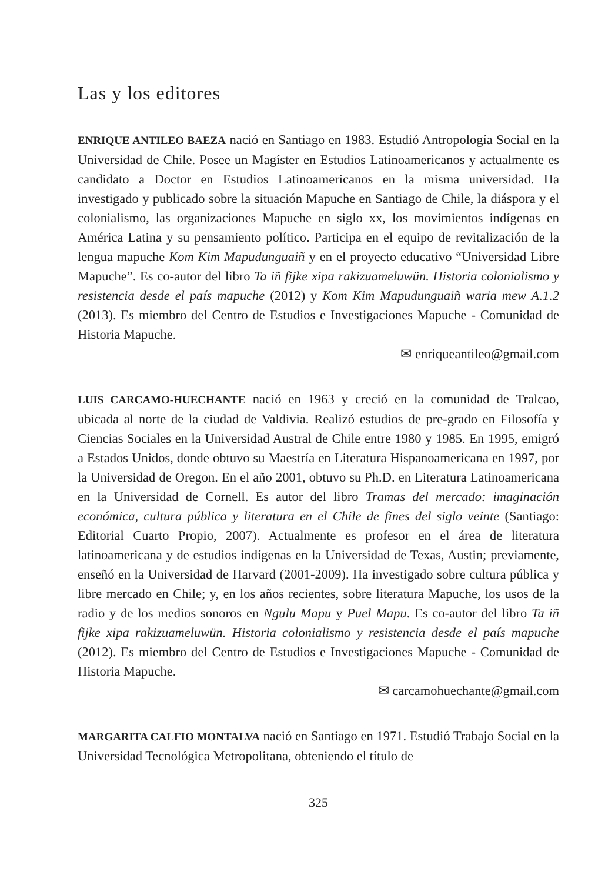Las y los editores
ENRIQUE ANTILEO BAEZA nació en Santiago en 1983. Estudió Antropología Social en la Universidad de Chile. Posee un Magíster en Estudios Latinoamericanos y actualmente es candidato a Doctor en Estudios Latinoamericanos en la misma universidad. Ha investigado y publicado sobre la situación Mapuche en Santiago de Chile, la diáspora y el colonialismo, las organizaciones Mapuche en siglo xx, los movimientos indígenas en América Latina y su pensamiento político. Participa en el equipo de revitalización de la lengua mapuche Kom Kim Mapudunguaiñ y en el proyecto educativo “Universidad Libre Mapuche”. Es co-autor del libro Ta iñ fijke xipa rakizuameluwün. Historia colonialismo y resistencia desde el país mapuche (2012) y Kom Kim Mapudunguaiñ waria mew A.1.2 (2013). Es miembro del Centro de Estudios e Investigaciones Mapuche - Comunidad de Historia Mapuche.
✉ enriqueantileo@gmail.com
LUIS CARCAMO-HUECHANTE nació en 1963 y creció en la comunidad de Tralcao, ubicada al norte de la ciudad de Valdivia. Realizó estudios de pre-grado en Filosofía y Ciencias Sociales en la Universidad Austral de Chile entre 1980 y 1985. En 1995, emigró a Estados Unidos, donde obtuvo su Maestría en Literatura Hispanoamericana en 1997, por la Universidad de Oregon. En el año 2001, obtuvo su Ph.D. en Literatura Latinoamericana en la Universidad de Cornell. Es autor del libro Tramas del mercado: imaginación económica, cultura pública y literatura en el Chile de fines del siglo veinte (Santiago: Editorial Cuarto Propio, 2007). Actualmente es profesor en el área de literatura latinoamericana y de estudios indígenas en la Universidad de Texas, Austin; previamente, enseñó en la Universidad de Harvard (2001-2009). Ha investigado sobre cultura pública y libre mercado en Chile; y, en los años recientes, sobre literatura Mapuche, los usos de la radio y de los medios sonoros en Ngulu Mapu y Puel Mapu. Es co-autor del libro Ta iñ fijke xipa rakizuameluwün. Historia colonialismo y resistencia desde el país mapuche (2012). Es miembro del Centro de Estudios e Investigaciones Mapuche - Comunidad de Historia Mapuche.
✉ carcamohuechante@gmail.com
MARGARITA CALFIO MONTALVA nació en Santiago en 1971. Estudió Trabajo Social en la Universidad Tecnológica Metropolitana, obteniendo el título de
325